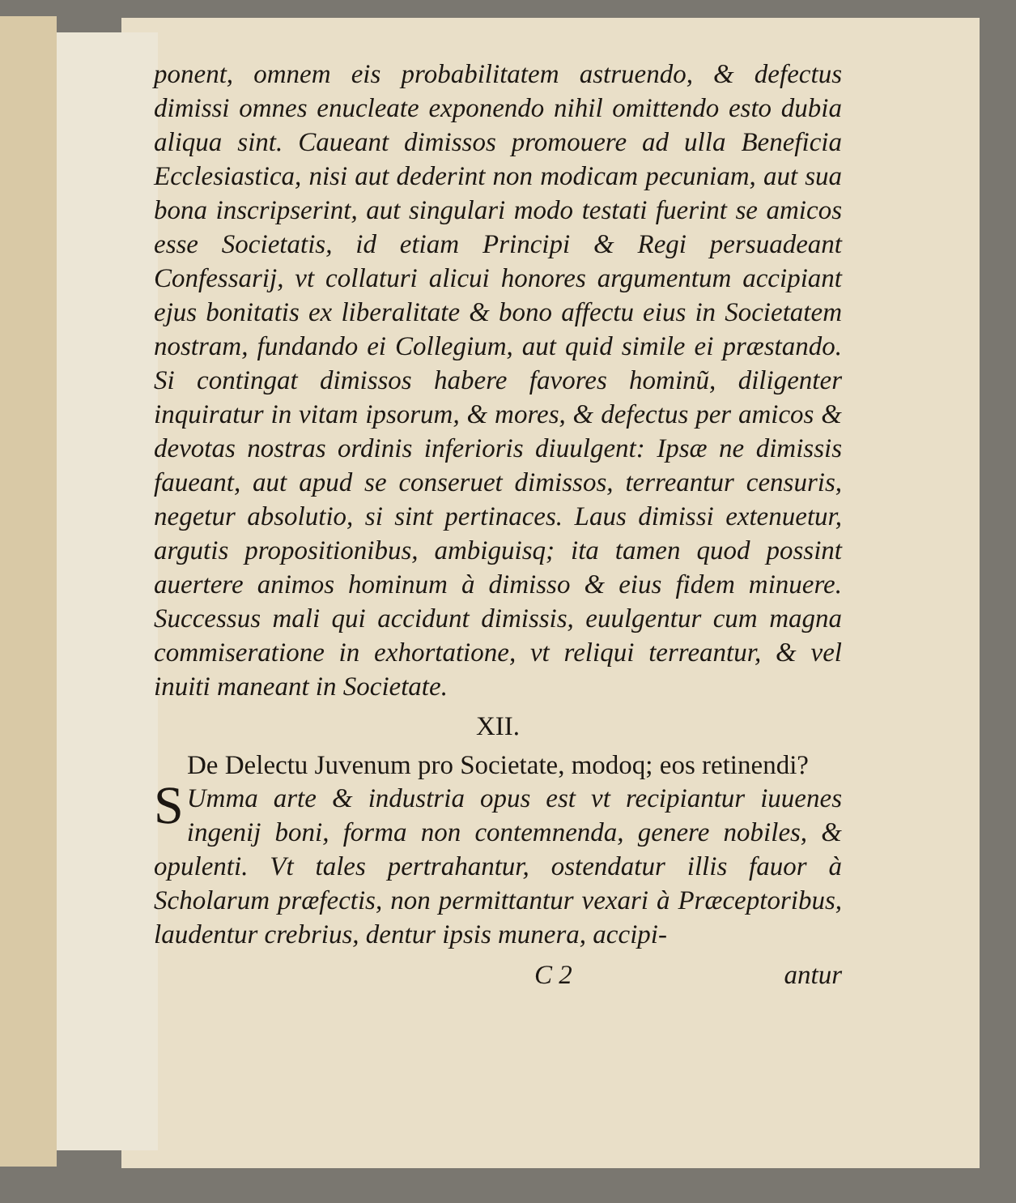ponent, omnem eis probabilitatem astruendo, & defectus dimissi omnes enucleate exponendo nihil omittendo esto dubia aliqua sint. Caueant dimissos promouere ad ulla Beneficia Ecclesiastica, nisi aut dederint non modicam pecuniam, aut sua bona inscripserint, aut singulari modo testati fuerint se amicos esse Societatis, id etiam Principi & Regi persuadeant Confessarij, vt collaturi alicui honores argumentum accipiant ejus bonitatis ex liberalitate & bono affectu eius in Societatem nostram, fundando ei Collegium, aut quid simile ei præstando. Si contingat dimissos habere favores hominũ, diligenter inquiratur in vitam ipsorum, & mores, & defectus per amicos & devotas nostras ordinis inferioris diuulgent: Ipsæ ne dimissis faueant, aut apud se conseruet dimissos, terreantur censuris, negetur absolutio, si sint pertinaces. Laus dimissi extenuetur, argutis propositionibus, ambiguisq; ita tamen quod possint auertere animos hominum à dimisso & eius fidem minuere. Successus mali qui accidunt dimissis, euulgentur cum magna commiseratione in exhortatione, vt reliqui terreantur, & vel inuiti maneant in Societate.
XII.
De Delectu Juvenum pro Societate, modoq; eos retinendi?
SUmma arte & industria opus est vt recipiantur iuuenes ingenij boni, forma non contemnenda, genere nobiles, & opulenti. Vt tales pertrahantur, ostendatur illis fauor à Scholarum præfectis, non permittantur vexari à Præceptoribus, laudentur crebrius, dentur ipsis munera, accipi-
C 2 antur